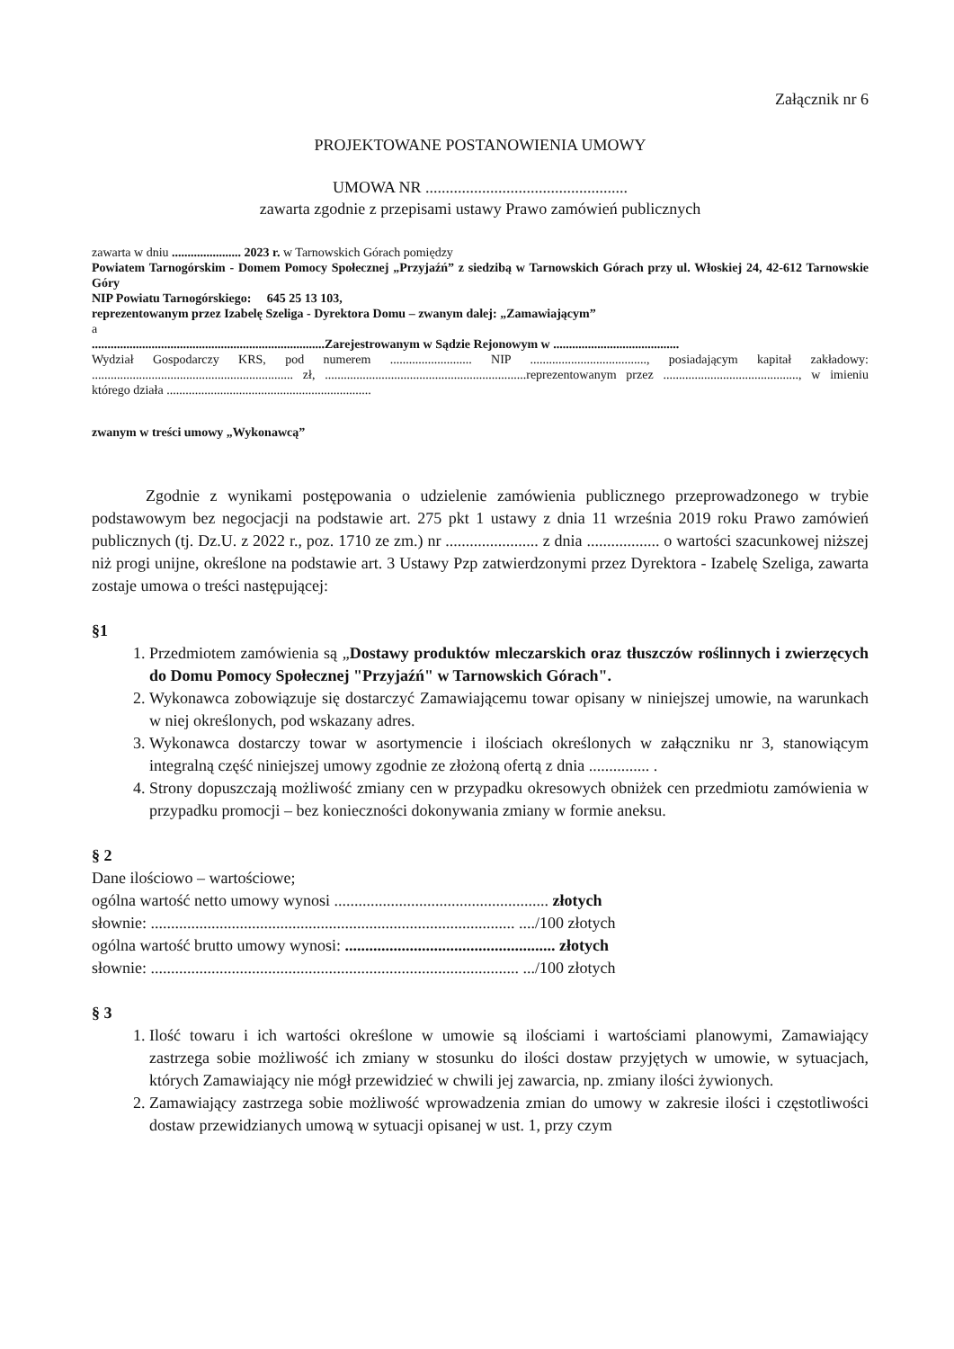Załącznik nr 6
PROJEKTOWANE POSTANOWIENIA UMOWY
UMOWA NR ..................................................
zawarta zgodnie z przepisami ustawy Prawo zamówień publicznych
zawarta w dniu ...................... 2023 r. w Tarnowskich Górach pomiędzy
Powiatem Tarnogórskim - Domem Pomocy Społecznej „Przyjaźń” z siedzibą w Tarnowskich Górach przy ul. Włoskiej 24, 42-612 Tarnowskie Góry
NIP Powiatu Tarnogórskiego: 645 25 13 103,
reprezentowanym przez Izabelę Szeliga - Dyrektora Domu – zwanym dalej: „Zamawiającym”
a
..........................................................................Zarejestrowanym w Sądzie Rejonowym w ........................................
Wydział Gospodarczy KRS, pod numerem .......................... NIP ....................................., posiadającym kapitał zakładowy: ................................................................ zł, ................................................................reprezentowanym przez ..........................................., w imieniu którego działa .................................................................
zwanym w treści umowy „Wykonawcą”
Zgodnie z wynikami postępowania o udzielenie zamówienia publicznego przeprowadzonego w trybie podstawowym bez negocjacji na podstawie art. 275 pkt 1 ustawy z dnia 11 września 2019 roku Prawo zamówień publicznych (tj. Dz.U. z 2022 r., poz. 1710 ze zm.) nr ....................... z dnia .................. o wartości szacunkowej niższej niż progi unijne, określone na podstawie art. 3 Ustawy Pzp zatwierdzonymi przez Dyrektora - Izabelę Szeliga, zawarta zostaje umowa o treści następującej:
§1
1. Przedmiotem zamówienia są „Dostawy produktów mleczarskich oraz tłuszczów roślinnych i zwierzęcych do Domu Pomocy Społecznej "Przyjaźń" w Tarnowskich Górach".
2. Wykonawca zobowiązuje się dostarczyć Zamawiającemu towar opisany w niniejszej umowie, na warunkach w niej określonych, pod wskazany adres.
3. Wykonawca dostarczy towar w asortymencie i ilościach określonych w załączniku nr 3, stanowiącym integralną część niniejszej umowy zgodnie ze złożoną ofertą z dnia ............... .
4. Strony dopuszczają możliwość zmiany cen w przypadku okresowych obniżek cen przedmiotu zamówienia w przypadku promocji – bez konieczności dokonywania zmiany w formie aneksu.
§ 2
Dane ilościowo – wartościowe;
ogólna wartość netto umowy wynosi ..................................................... złotych
słownie: .......................................................................................... ..../100 złotych
ogólna wartość brutto umowy wynosi: .................................................... złotych
słownie: ........................................................................................... .../100 złotych
§ 3
1. Ilość towaru i ich wartości określone w umowie są ilościami i wartościami planowymi, Zamawiający zastrzega sobie możliwość ich zmiany w stosunku do ilości dostaw przyjętych w umowie, w sytuacjach, których Zamawiający nie mógł przewidzieć w chwili jej zawarcia, np. zmiany ilości żywionych.
2. Zamawiający zastrzega sobie możliwość wprowadzenia zmian do umowy w zakresie ilości i częstotliwości dostaw przewidzianych umową w sytuacji opisanej w ust. 1, przy czym